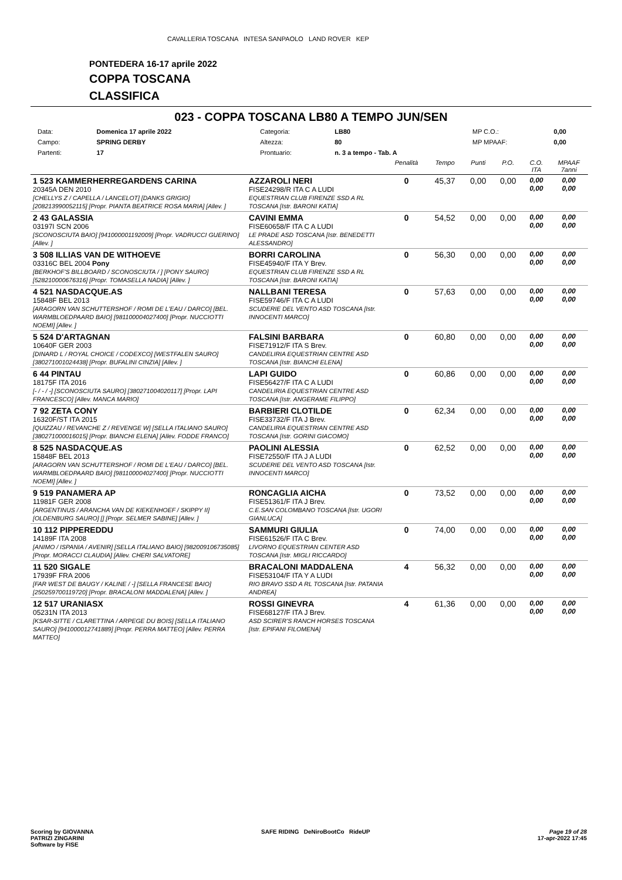CAVALLERIA TOSCANA INTESA SANPAOLO LAND ROVER KEP
PONTEDERA 16-17 aprile 2022
COPPA TOSCANA
CLASSIFICA
023 - COPPA TOSCANA LB80 A TEMPO JUN/SEN
| Data: | Domenica 17 aprile 2022 | Categoria: | LB80 | MP C.O.: | 0,00 |
| Campo: | SPRING DERBY | Altezza: | 80 | MP MPAAF: | 0,00 |
| Partenti: | 17 | Prontuario: | n. 3 a tempo - Tab. A | | |
| | | Penalità | Tempo | Punti | P.O. | C.O. ITA | MPAAF 7anni |
| 1 523 KAMMERHERREGARDENS CARINA 20345A DEN 2010 [CHELLYS Z / CAPELLA / LANCELOT] [DANKS GRIGIO] [208213990052115] [Propr. PIANTA BEATRICE ROSA MARIA] [Allev. ] | AZZAROLI NERI FISE24298/R ITA C A LUDI EQUESTRIAN CLUB FIRENZE SSD A RL TOSCANA [Istr. BARONI KATIA] | 0 | 45,37 | 0,00 | 0,00 | 0,00 0,00 | 0,00 0,00 |
| 2 43 GALASSIA 03197I SCN 2006 [SCONOSCIUTA BAIO] [941000001192009] [Propr. VADRUCCI GUERINO] [Allev. ] | CAVINI EMMA FISE60658/F ITA C A LUDI LE PRADE ASD TOSCANA [Istr. BENEDETTI ALESSANDRO] | 0 | 54,52 | 0,00 | 0,00 | 0,00 0,00 | 0,00 0,00 |
| 3 508 ILLIAS VAN DE WITHOEVE 03316C BEL 2004 Pony [BERKHOF'S BILLBOARD / SCONOSCIUTA / ] [PONY SAURO] [528210000676316] [Propr. TOMASELLA NADIA] [Allev. ] | BORRI CAROLINA FISE45940/F ITA Y Brev. EQUESTRIAN CLUB FIRENZE SSD A RL TOSCANA [Istr. BARONI KATIA] | 0 | 56,30 | 0,00 | 0,00 | 0,00 0,00 | 0,00 0,00 |
| 4 521 NASDACQUE.AS 15848F BEL 2013 [ARAGORN VAN SCHUTTERSHOF / ROMI DE L'EAU / DARCO] [BEL. WARMBLOEDPAARD BAIO] [981100004027400] [Propr. NUCCIOTTI NOEMI] [Allev. ] | NALLBANI TERESA FISE59746/F ITA C A LUDI SCUDERIE DEL VENTO ASD TOSCANA [Istr. INNOCENTI MARCO] | 0 | 57,63 | 0,00 | 0,00 | 0,00 0,00 | 0,00 0,00 |
| 5 524 D'ARTAGNAN 10640F GER 2003 [DINARD L / ROYAL CHOICE / CODEXCO] [WESTFALEN SAURO] [380271001024438] [Propr. BUFALINI CINZIA] [Allev. ] | FALSINI BARBARA FISE71912/F ITA S Brev. CANDELIRIA EQUESTRIAN CENTRE ASD TOSCANA [Istr. BIANCHI ELENA] | 0 | 60,80 | 0,00 | 0,00 | 0,00 0,00 | 0,00 0,00 |
| 6 44 PINTAU 18175F ITA 2016 [- / - / -] [SCONOSCIUTA SAURO] [380271004020117] [Propr. LAPI FRANCESCO] [Allev. MANCA MARIO] | LAPI GUIDO FISE56427/F ITA C A LUDI CANDELIRIA EQUESTRIAN CENTRE ASD TOSCANA [Istr. ANGERAME FILIPPO] | 0 | 60,86 | 0,00 | 0,00 | 0,00 0,00 | 0,00 0,00 |
| 7 92 ZETA CONY 16320F/ST ITA 2015 [QUIZZAU / REVANCHE Z / REVENGE W] [SELLA ITALIANO SAURO] [380271000016015] [Propr. BIANCHI ELENA] [Allev. FODDE FRANCO] | BARBIERI CLOTILDE FISE33732/F ITA J Brev. CANDELIRIA EQUESTRIAN CENTRE ASD TOSCANA [Istr. GORINI GIACOMO] | 0 | 62,34 | 0,00 | 0,00 | 0,00 0,00 | 0,00 0,00 |
| 8 525 NASDACQUE.AS 15848F BEL 2013 [ARAGORN VAN SCHUTTERSHOF / ROMI DE L'EAU / DARCO] [BEL. WARMBLOEDPAARD BAIO] [981100004027400] [Propr. NUCCIOTTI NOEMI] [Allev. ] | PAOLINI ALESSIA FISE72550/F ITA J A LUDI SCUDERIE DEL VENTO ASD TOSCANA [Istr. INNOCENTI MARCO] | 0 | 62,52 | 0,00 | 0,00 | 0,00 0,00 | 0,00 0,00 |
| 9 519 PANAMERA AP 11981F GER 2008 [ARGENTINUS / ARANCHA VAN DE KIEKENHOEF / SKIPPY II] [OLDENBURG SAURO] [] [Propr. SELMER SABINE] [Allev. ] | RONCAGLIA AICHA FISE51361/F ITA J Brev. C.E.SAN COLOMBANO TOSCANA [Istr. UGORI GIANLUCA] | 0 | 73,52 | 0,00 | 0,00 | 0,00 0,00 | 0,00 0,00 |
| 10 112 PIPPEREDDU 14189F ITA 2008 [ANIMO / ISPANIA / AVENIR] [SELLA ITALIANO BAIO] [982009106735085] [Propr. MORACCI CLAUDIA] [Allev. CHERI SALVATORE] | SAMMURI GIULIA FISE61526/F ITA C Brev. LIVORNO EQUESTRIAN CENTER ASD TOSCANA [Istr. MIGLI RICCARDO] | 0 | 74,00 | 0,00 | 0,00 | 0,00 0,00 | 0,00 0,00 |
| 11 520 SIGALE 17939F FRA 2006 [FAR WEST DE BAUGY / KALINE / -] [SELLA FRANCESE BAIO] [250259700119720] [Propr. BRACALONI MADDALENA] [Allev. ] | BRACALONI MADDALENA FISE53104/F ITA Y A LUDI RIO BRAVO SSD A RL TOSCANA [Istr. PATANIA ANDREA] | 4 | 56,32 | 0,00 | 0,00 | 0,00 0,00 | 0,00 0,00 |
| 12 517 URANIASX 05231N ITA 2013 [KSAR-SITTE / CLARETTINA / ARPEGE DU BOIS] [SELLA ITALIANO SAURO] [941000012741889] [Propr. PERRA MATTEO] [Allev. PERRA MATTEO] | ROSSI GINEVRA FISE68127/F ITA J Brev. ASD SCIRER'S RANCH HORSES TOSCANA [Istr. EPIFANI FILOMENA] | 4 | 61,36 | 0,00 | 0,00 | 0,00 0,00 | 0,00 0,00 |
Scoring by GIOVANNA
PATRIZI ZINGARINI
Software by FISE
SAFE RIDING DeNiroBootCo RideUP
Page 19 of 28
17-apr-2022 17:45